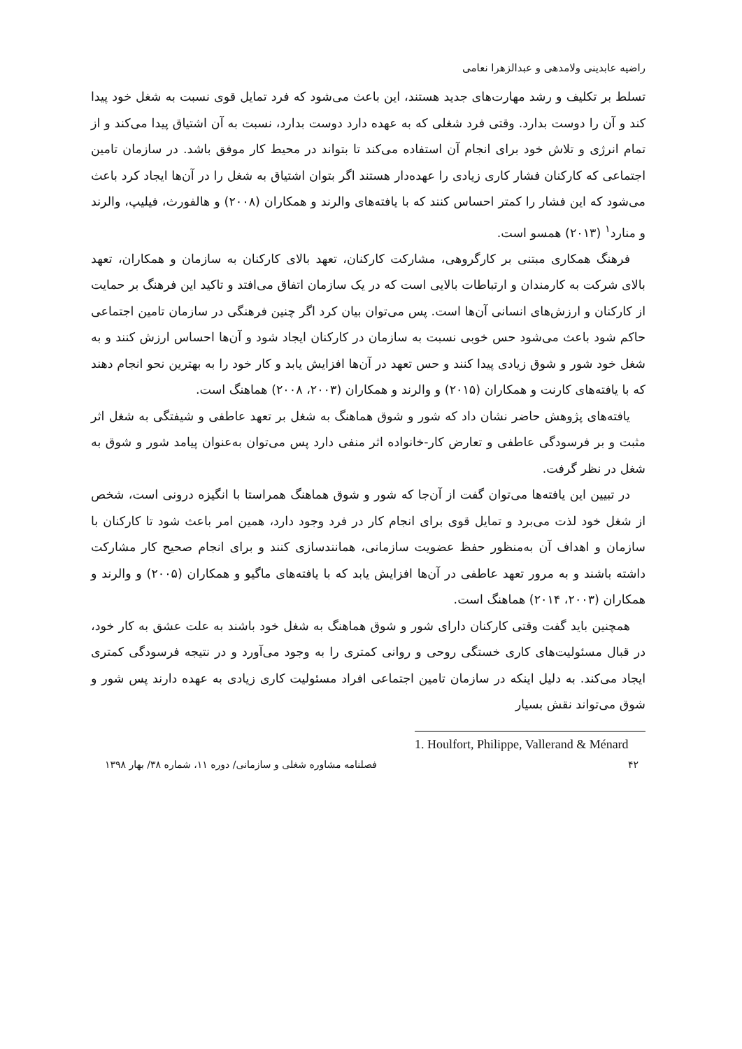راضیه عابدینی ولامدهی و عبدالزهرا نعامی
تسلط بر تکلیف و رشد مهارت‌های جدید هستند، این باعث می‌شود که فرد تمایل قوی نسبت به شغل خود پیدا کند و آن را دوست بدارد. وقتی فرد شغلی که به عهده دارد دوست بدارد، نسبت به آن اشتیاق پیدا می‌کند و از تمام انرژی و تلاش خود برای انجام آن استفاده می‌کند تا بتواند در محیط کار موفق باشد. در سازمان تامین اجتماعی که کارکنان فشار کاری زیادی را عهده‌دار هستند اگر بتوان اشتیاق به شغل را در آن‌ها ایجاد کرد باعث می‌شود که این فشار را کمتر احساس کنند که با یافته‌های والرند و همکاران (۲۰۰۸) و هالفورث، فیلیپ، والرند و منارد<sup>۱</sup> (۲۰۱۳) همسو است.
فرهنگ همکاری مبتنی بر کارگروهی، مشارکت کارکنان، تعهد بالای کارکنان به سازمان و همکاران، تعهد بالای شرکت به کارمندان و ارتباطات بالایی است که در یک سازمان اتفاق می‌افتد و تاکید این فرهنگ بر حمایت از کارکنان و ارزش‌های انسانی آن‌ها است. پس می‌توان بیان کرد اگر چنین فرهنگی در سازمان تامین اجتماعی حاکم شود باعث می‌شود حس خوبی نسبت به سازمان در کارکنان ایجاد شود و آن‌ها احساس ارزش کنند و به شغل خود شور و شوق زیادی پیدا کنند و حس تعهد در آن‌ها افزایش یابد و کار خود را به بهترین نحو انجام دهند که با یافته‌های کارنت و همکاران (۲۰۱۵) و والرند و همکاران (۲۰۰۳، ۲۰۰۸) هماهنگ است.
یافته‌های پژوهش حاضر نشان داد که شور و شوق هماهنگ به شغل بر تعهد عاطفی و شیفتگی به شغل اثر مثبت و بر فرسودگی عاطفی و تعارض کار-خانواده اثر منفی دارد پس می‌توان به‌عنوان پیامد شور و شوق به شغل در نظر گرفت.
در تبیین این یافته‌ها می‌توان گفت از آن‌جا که شور و شوق هماهنگ همراستا با انگیزه درونی است، شخص از شغل خود لذت می‌برد و تمایل قوی برای انجام کار در فرد وجود دارد، همین امر باعث شود تا کارکنان با سازمان و اهداف آن به‌منظور حفظ عضویت سازمانی، همانندسازی کنند و برای انجام صحیح کار مشارکت داشته باشند و به مرور تعهد عاطفی در آن‌ها افزایش یابد که با یافته‌های ماگیو و همکاران (۲۰۰۵) و والرند و همکاران (۲۰۰۳، ۲۰۱۴) هماهنگ است.
همچنین باید گفت وقتی کارکنان دارای شور و شوق هماهنگ به شغل خود باشند به علت عشق به کار خود، در قبال مسئولیت‌های کاری خستگی روحی و روانی کمتری را به وجود می‌آورد و در نتیجه فرسودگی کمتری ایجاد می‌کند. به دلیل اینکه در سازمان تامین اجتماعی افراد مسئولیت کاری زیادی به عهده دارند پس شور و شوق می‌تواند نقش بسیار
1. Houlfort, Philippe, Vallerand & Ménard
۴۲ فصلنامه مشاوره شغلی و سازمانی/ دوره ۱۱، شماره ۳۸/ بهار ۱۳۹۸